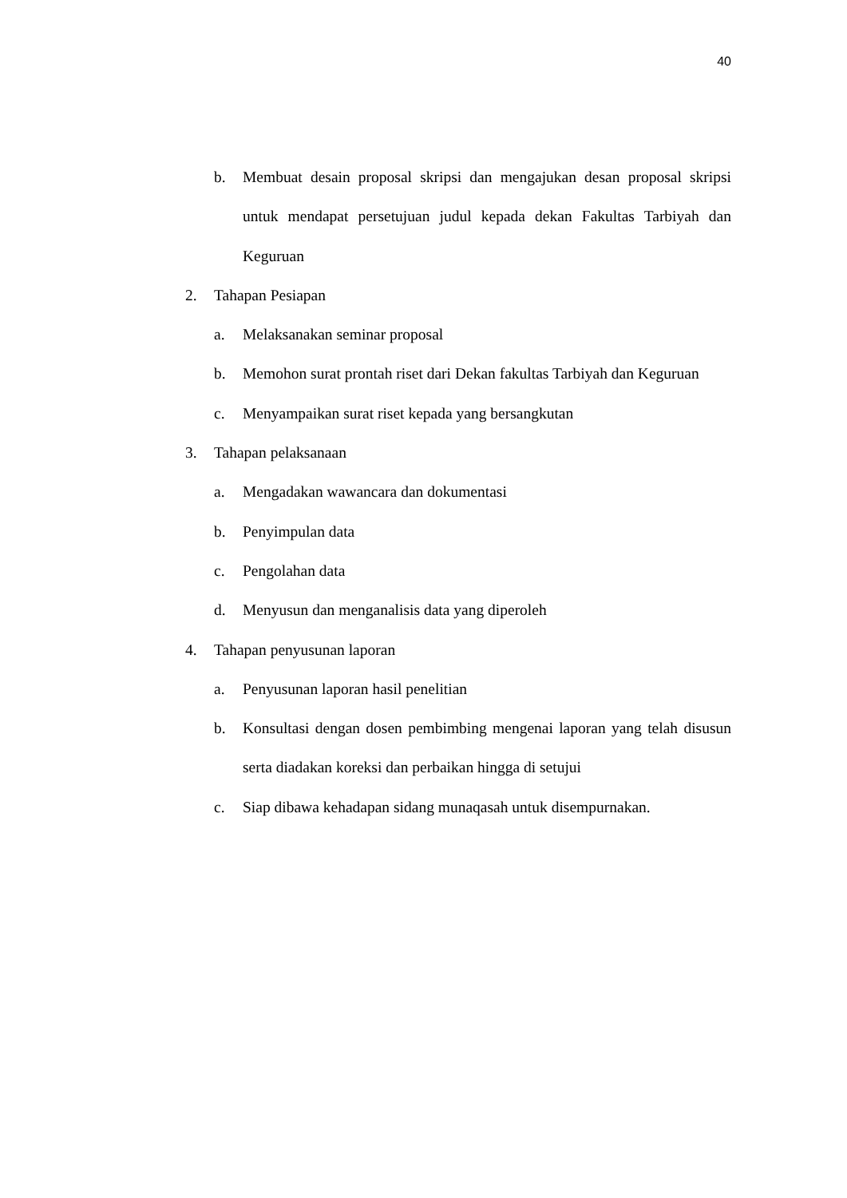40
b. Membuat desain proposal skripsi dan mengajukan desan proposal skripsi untuk mendapat persetujuan judul kepada dekan Fakultas Tarbiyah dan Keguruan
2. Tahapan Pesiapan
a. Melaksanakan seminar proposal
b. Memohon surat prontah riset dari Dekan fakultas Tarbiyah dan Keguruan
c. Menyampaikan surat riset kepada yang bersangkutan
3. Tahapan pelaksanaan
a. Mengadakan wawancara dan dokumentasi
b. Penyimpulan data
c. Pengolahan data
d. Menyusun dan menganalisis data yang diperoleh
4. Tahapan penyusunan laporan
a. Penyusunan laporan hasil penelitian
b. Konsultasi dengan dosen pembimbing mengenai laporan yang telah disusun serta diadakan koreksi dan perbaikan hingga di setujui
c. Siap dibawa kehadapan sidang munaqasah untuk disempurnakan.